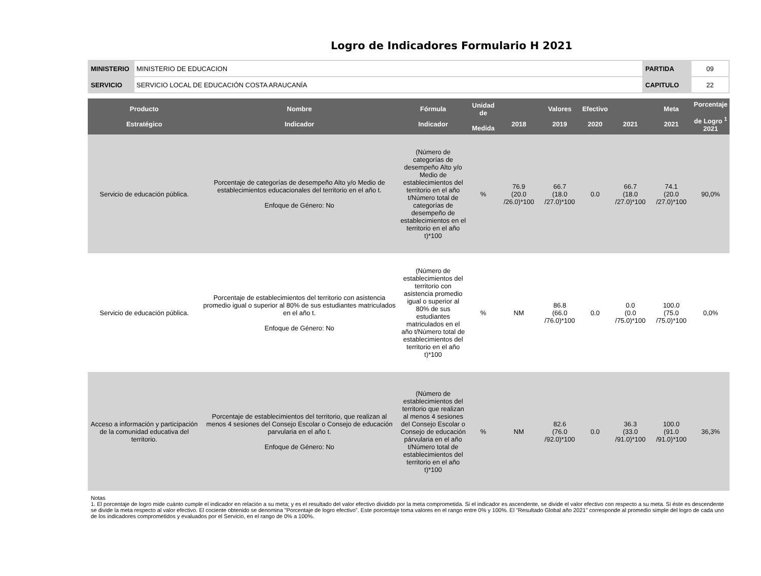Logro de Indicadores Formulario H 2021
| MINISTERIO | MINISTERIO DE EDUCACION | PARTIDA | 09 |
| SERVICIO | SERVICIO LOCAL DE EDUCACIÓN COSTA ARAUCANÍA | CAPITULO | 22 |
| Producto Estratégico | Nombre Indicador | Fórmula Indicador | Unidad de Medida | 2018 | Valores 2019 | Efectivo 2020 | 2021 | Meta 2021 | Porcentaje de Logro <sup>1</sup> 2021 |
| --- | --- | --- | --- | --- | --- | --- | --- | --- | --- |
| Servicio de educación pública. | Porcentaje de categorías de desempeño Alto y/o Medio de establecimientos educacionales del territorio en el año t. Enfoque de Género: No | (Número de categorías de desempeño Alto y/o Medio de establecimientos del territorio en el año t/Número total de categorías de desempeño de establecimientos en el territorio en el año t)*100 | % | 76.9 (20.0 /26.0)*100 | 66.7 (18.0 /27.0)*100 | 0.0 | 66.7 (18.0 /27.0)*100 | 74.1 (20.0 /27.0)*100 | 90,0% |
| Servicio de educación pública. | Porcentaje de establecimientos del territorio con asistencia promedio igual o superior al 80% de sus estudiantes matriculados en el año t. Enfoque de Género: No | (Número de establecimientos del territorio con asistencia promedio igual o superior al 80% de sus estudiantes matriculados en el año t/Número total de establecimientos del territorio en el año t)*100 | % | NM | 86.8 (66.0 /76.0)*100 | 0.0 | 0.0 (0.0 /75.0)*100 | 100.0 (75.0 /75.0)*100 | 0,0% |
| Acceso a información y participación de la comunidad educativa del territorio. | Porcentaje de establecimientos del territorio, que realizan al menos 4 sesiones del Consejo Escolar o Consejo de educación parvularia en el año t. Enfoque de Género: No | (Número de establecimientos del territorio que realizan al menos 4 sesiones del Consejo Escolar o Consejo de educación párvularia en el año t/Número total de establecimientos del territorio en el año t)*100 | % | NM | 82.6 (76.0 /92.0)*100 | 0.0 | 36.3 (33.0 /91.0)*100 | 100.0 (91.0 /91.0)*100 | 36,3% |
Notas
1. El porcentaje de logro mide cuánto cumple el indicador en relación a su meta; y es el resultado del valor efectivo dividido por la meta comprometida. Si el indicador es ascendente, se divide el valor efectivo con respecto a su meta. Si éste es descendente se divide la meta respecto al valor efectivo. El cociente obtenido se denomina "Porcentaje de logro efectivo". Este porcentaje toma valores en el rango entre 0% y 100%. El "Resultado Global año 2021" corresponde al promedio simple del logro de cada uno de los indicadores comprometidos y evaluados por el Servicio, en el rango de 0% a 100%.